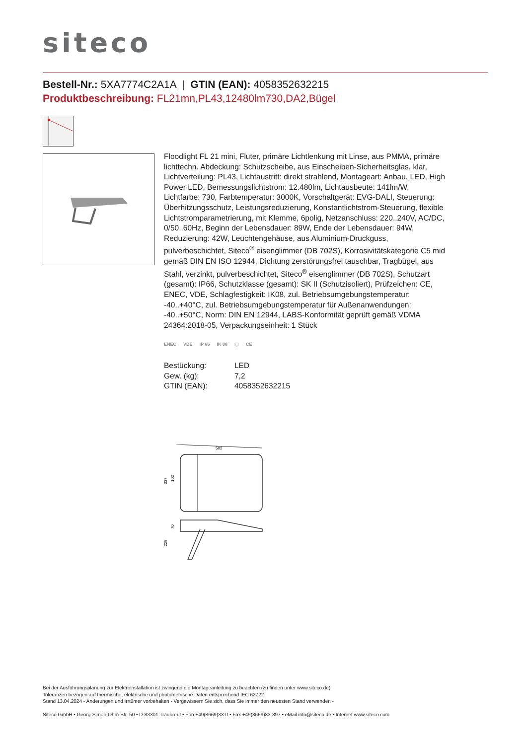siteco
Bestell-Nr.: 5XA7774C2A1A | GTIN (EAN): 4058352632215
Produktbeschreibung: FL21mn,PL43,12480lm730,DA2,Bügel
Floodlight FL 21 mini, Fluter, primäre Lichtlenkung mit Linse, aus PMMA, primäre lichttechn. Abdeckung: Schutzscheibe, aus Einscheiben-Sicherheitsglas, klar, Lichtverteilung: PL43, Lichtaustritt: direkt strahlend, Montageart: Anbau, LED, High Power LED, Bemessungslichtstrom: 12.480lm, Lichtausbeute: 141lm/W, Lichtfarbe: 730, Farbtemperatur: 3000K, Vorschaltgerät: EVG-DALI, Steuerung: Überhitzungsschutz, Leistungsreduzierung, Konstantlichtstrom-Steuerung, flexible Lichtstromparametrierung, mit Klemme, 6polig, Netzanschluss: 220..240V, AC/DC, 0/50..60Hz, Beginn der Lebensdauer: 89W, Ende der Lebensdauer: 94W, Reduzierung: 42W, Leuchtengehäuse, aus Aluminium-Druckguss, pulverbeschichtet, Siteco<sup>®</sup> eisenglimmer (DB 702S), Korrosivitätskategorie C5 mid gemäß DIN EN ISO 12944, Dichtung zerstörungsfrei tauschbar, Tragbügel, aus Stahl, verzinkt, pulverbeschichtet, Siteco<sup>®</sup> eisenglimmer (DB 702S), Schutzart (gesamt): IP66, Schutzklasse (gesamt): SK II (Schutzisoliert), Prüfzeichen: CE, ENEC, VDE, Schlagfestigkeit: IK08, zul. Betriebsumgebungstemperatur: -40..+40°C, zul. Betriebsumgebungstemperatur für Außenanwendungen: -40..+50°C, Norm: DIN EN 12944, LABS-Konformität geprüft gemäß VDMA 24364:2018-05, Verpackungseinheit: 1 Stück
ENEC VDE IP 66 IK 08 ▢ CE
| Bestückung: | LED |
| Gew. (kg): | 7,2 |
| GTIN (EAN): | 4058352632215 |
502
337
102
70
229
Bei der Ausführungsplanung zur Elektroinstallation ist zwingend die Montageanleitung zu beachten (zu finden unter www.siteco.de)
Toleranzen bezogen auf thermische, elektrische und photometrische Daten entsprechend IEC 62722
Stand 13.04.2024 - Änderungen und Irrtümer vorbehalten - Vergewissern Sie sich, dass Sie immer den neuesten Stand verwenden -
Siteco GmbH • Georg-Simon-Ohm-Str. 50 • D-83301 Traunreut • Fon +49(8669)33-0 • Fax +49(8669)33-397 • eMail info@siteco.de • Internet www.siteco.com